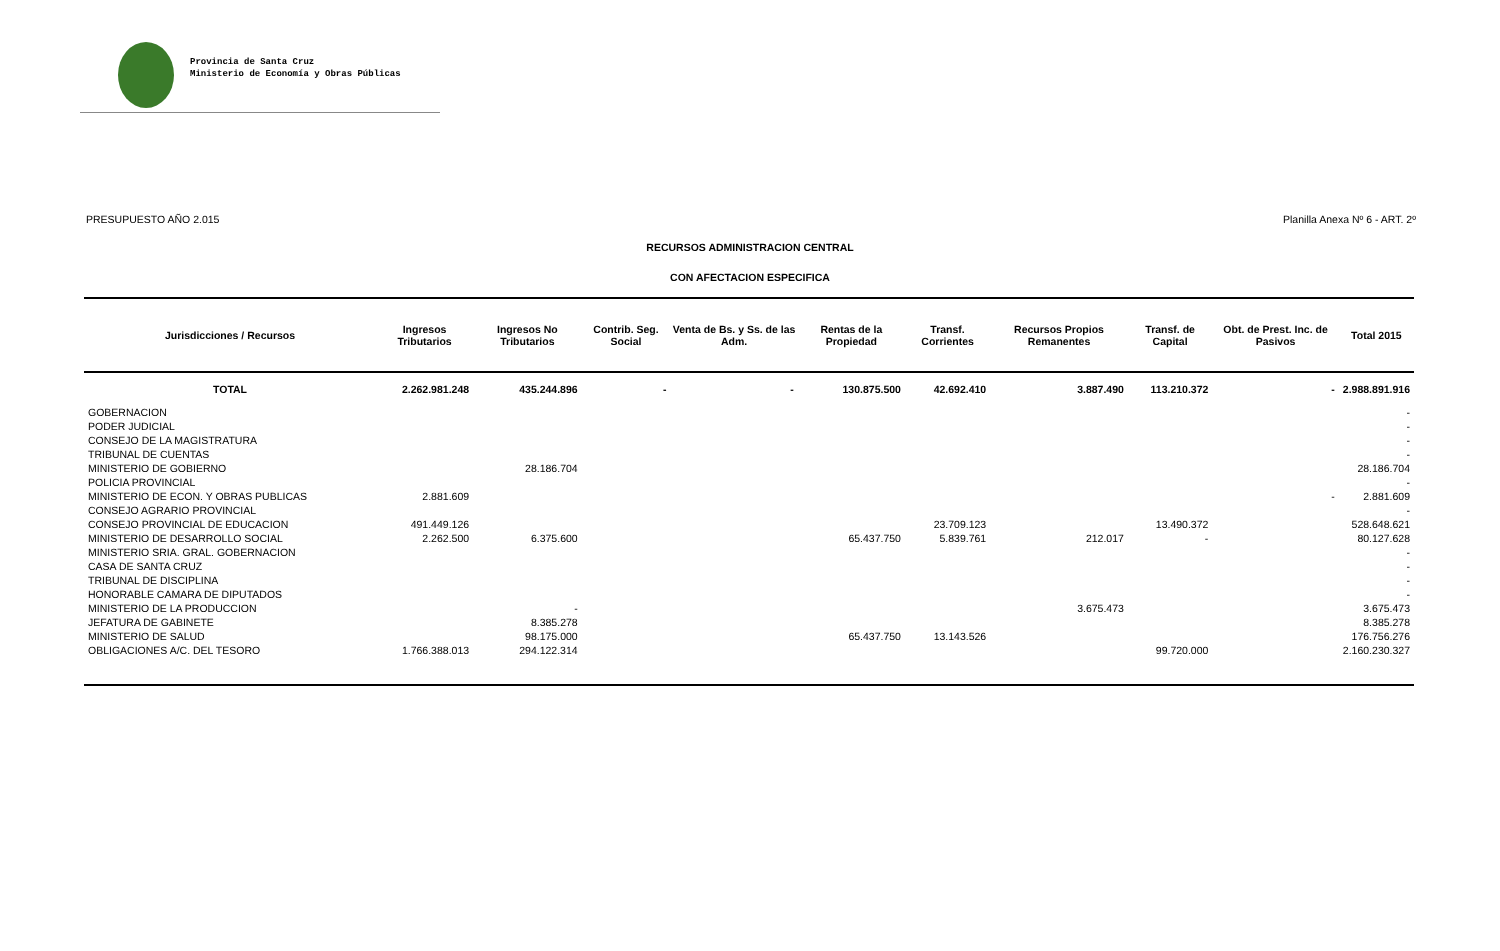Provincia de Santa Cruz
Ministerio de Economía y Obras Públicas
PRESUPUESTO AÑO 2.015 Planilla Anexa Nº 6 - ART. 2º
RECURSOS ADMINISTRACION CENTRAL
CON AFECTACION ESPECIFICA
| Jurisdicciones / Recursos | Ingresos Tributarios | Ingresos No Tributarios | Contrib. Seg. Social | Venta de Bs. y Ss. de las Adm. | Rentas de la Propiedad | Transf. Corrientes | Recursos Propios Remanentes | Transf. de Capital | Obt. de Prest. Inc. de Pasivos | Total 2015 |
| --- | --- | --- | --- | --- | --- | --- | --- | --- | --- | --- |
| TOTAL | 2.262.981.248 | 435.244.896 | - | - | 130.875.500 | 42.692.410 | 3.887.490 | 113.210.372 | - | 2.988.891.916 |
| GOBERNACION | | | | | | | | | | - |
| PODER JUDICIAL | | | | | | | | | | - |
| CONSEJO DE LA MAGISTRATURA | | | | | | | | | | - |
| TRIBUNAL DE CUENTAS | | | | | | | | | | - |
| MINISTERIO DE GOBIERNO | | 28.186.704 | | | | | | | | 28.186.704 |
| POLICIA PROVINCIAL | | | | | | | | | | - |
| MINISTERIO DE ECON. Y OBRAS PUBLICAS | 2.881.609 | | | | | | | | - | 2.881.609 |
| CONSEJO AGRARIO PROVINCIAL | | | | | | | | | | - |
| CONSEJO PROVINCIAL DE EDUCACION | 491.449.126 | | | | | 23.709.123 | | 13.490.372 | | 528.648.621 |
| MINISTERIO DE DESARROLLO SOCIAL | 2.262.500 | 6.375.600 | | | 65.437.750 | 5.839.761 | 212.017 | - | | 80.127.628 |
| MINISTERIO SRIA. GRAL. GOBERNACION | | | | | | | | | | - |
| CASA DE SANTA CRUZ | | | | | | | | | | - |
| TRIBUNAL DE DISCIPLINA | | | | | | | | | | - |
| HONORABLE CAMARA DE DIPUTADOS | | | | | | | | | | - |
| MINISTERIO DE LA PRODUCCION | | - | | | | | 3.675.473 | | | 3.675.473 |
| JEFATURA DE GABINETE | | 8.385.278 | | | | | | | | 8.385.278 |
| MINISTERIO DE SALUD | | 98.175.000 | | | 65.437.750 | 13.143.526 | | | | 176.756.276 |
| OBLIGACIONES A/C. DEL TESORO | 1.766.388.013 | 294.122.314 | | | | | | 99.720.000 | | 2.160.230.327 |